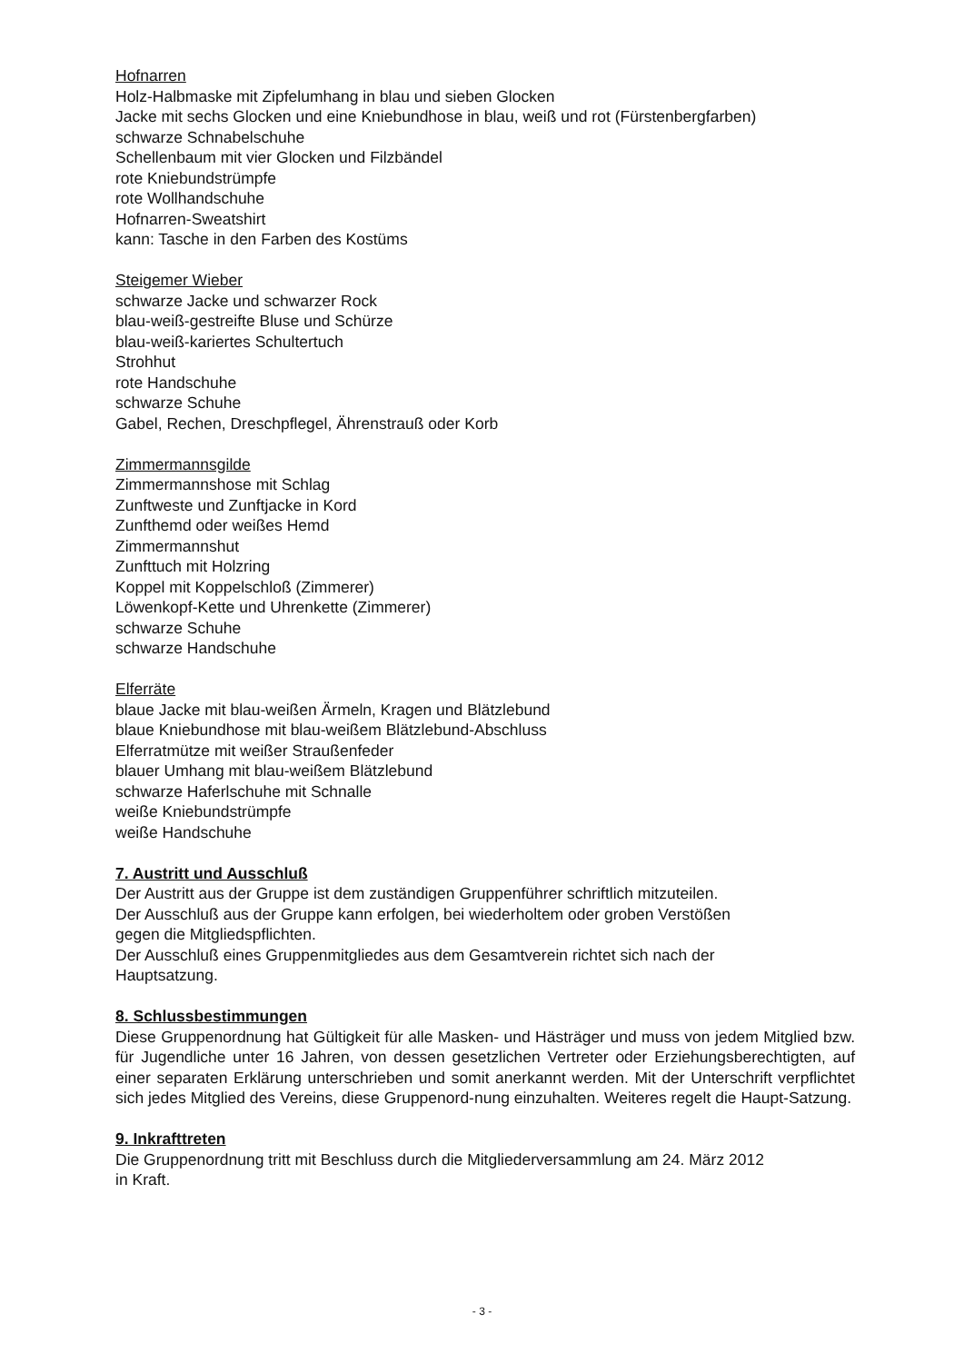Hofnarren
Holz-Halbmaske mit Zipfelumhang in blau und sieben Glocken
Jacke mit sechs Glocken und eine Kniebundhose in blau, weiß und rot (Fürstenbergfarben)
schwarze Schnabelschuhe
Schellenbaum mit vier Glocken und Filzbändel
rote Kniebundstrümpfe
rote Wollhandschuhe
Hofnarren-Sweatshirt
kann: Tasche in den Farben des Kostüms
Steigemer Wieber
schwarze Jacke und schwarzer Rock
blau-weiß-gestreifte Bluse und Schürze
blau-weiß-kariertes Schultertuch
Strohhut
rote Handschuhe
schwarze Schuhe
Gabel, Rechen, Dreschpflegel, Ährenstrauß oder Korb
Zimmermannsgilde
Zimmermannshose mit Schlag
Zunftweste und Zunftjacke in Kord
Zunfthemd oder weißes Hemd
Zimmermannshut
Zunfttuch mit Holzring
Koppel mit Koppelschloß (Zimmerer)
Löwenkopf-Kette und Uhrenkette (Zimmerer)
schwarze Schuhe
schwarze Handschuhe
Elferräte
blaue Jacke mit blau-weißen Ärmeln, Kragen und Blätzlebund
blaue Kniebundhose mit blau-weißem Blätzlebund-Abschluss
Elferratmütze mit weißer Straußenfeder
blauer Umhang mit blau-weißem Blätzlebund
schwarze Haferlschuhe mit Schnalle
weiße Kniebundstrümpfe
weiße Handschuhe
7. Austritt und Ausschluß
Der Austritt aus der Gruppe ist dem zuständigen Gruppenführer schriftlich mitzuteilen.
Der Ausschluß aus der Gruppe kann erfolgen, bei wiederholtem oder groben Verstößen
gegen die Mitgliedspflichten.
Der Ausschluß eines Gruppenmitgliedes aus dem Gesamtverein richtet sich nach der
Hauptsatzung.
8. Schlussbestimmungen
Diese Gruppenordnung hat Gültigkeit für alle Masken- und Hästräger und muss von jedem Mitglied bzw. für Jugendliche unter 16 Jahren, von dessen gesetzlichen Vertreter oder Erziehungsberechtigten, auf einer separaten Erklärung unterschrieben und somit anerkannt werden. Mit der Unterschrift verpflichtet sich jedes Mitglied des Vereins, diese Gruppenord-nung einzuhalten. Weiteres regelt die Haupt-Satzung.
9. Inkrafttreten
Die Gruppenordnung tritt mit Beschluss durch die Mitgliederversammlung am 24. März 2012
in Kraft.
- 3 -